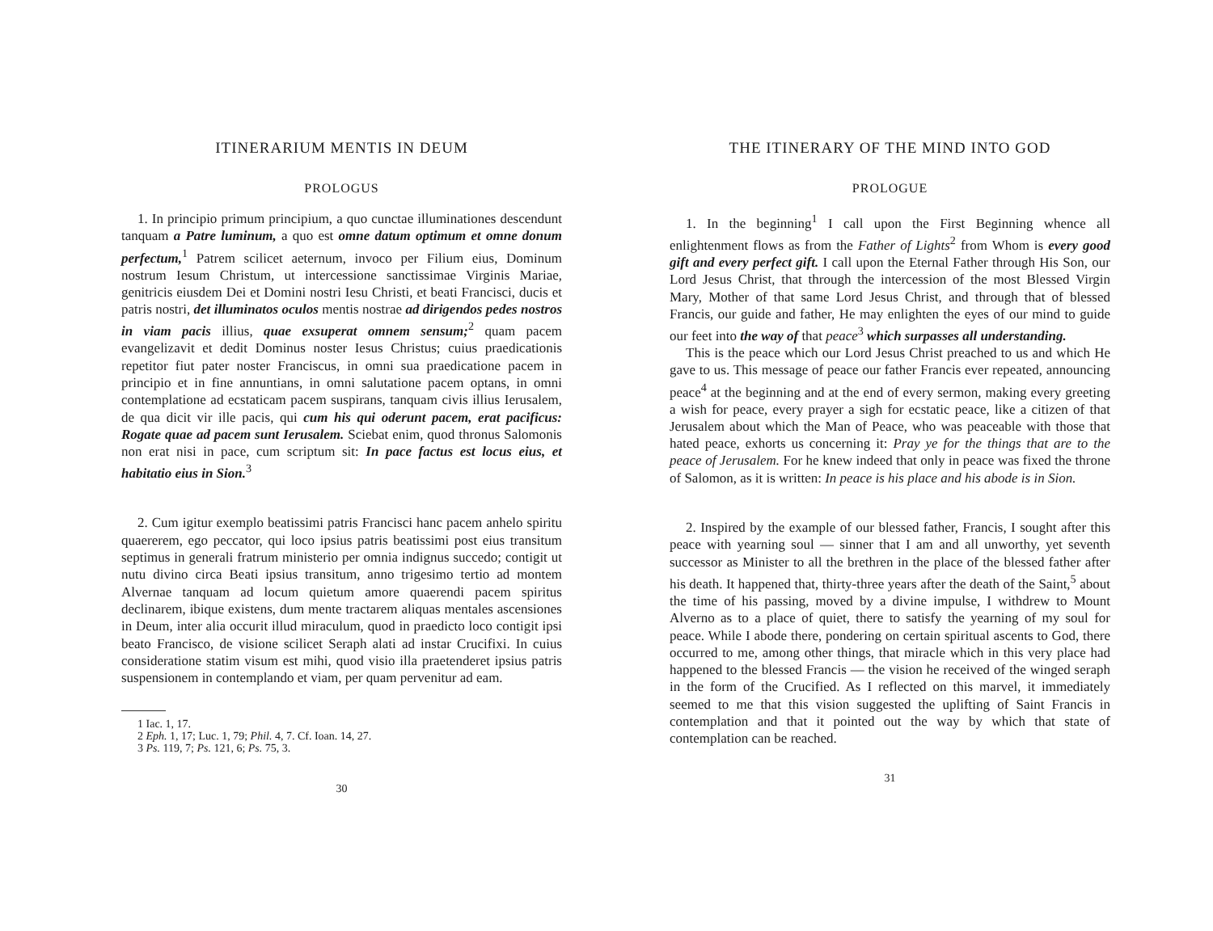ITINERARIUM MENTIS IN DEUM
PROLOGUS
1. In principio primum principium, a quo cunctae illuminationes descendunt tanquam a Patre luminum, a quo est omne datum optimum et omne donum perfectum,<sup>1</sup> Patrem scilicet aeternum, invoco per Filium eius, Dominum nostrum Iesum Christum, ut intercessione sanctissimae Virginis Mariae, genitricis eiusdem Dei et Domini nostri Iesu Christi, et beati Francisci, ducis et patris nostri, det illuminatos oculos mentis nostrae ad dirigendos pedes nostros in viam pacis illius, quae exsuperat omnem sensum;<sup>2</sup> quam pacem evangelizavit et dedit Dominus noster Iesus Christus; cuius praedicationis repetitor fiut pater noster Franciscus, in omni sua praedicatione pacem in principio et in fine annuntians, in omni salutatione pacem optans, in omni contemplatione ad ecstaticam pacem suspirans, tanquam civis illius Ierusalem, de qua dicit vir ille pacis, qui cum his qui oderunt pacem, erat pacificus: Rogate quae ad pacem sunt Ierusalem. Sciebat enim, quod thronus Salomonis non erat nisi in pace, cum scriptum sit: In pace factus est locus eius, et habitatio eius in Sion.<sup>3</sup>
2. Cum igitur exemplo beatissimi patris Francisci hanc pacem anhelo spiritu quaererem, ego peccator, qui loco ipsius patris beatissimi post eius transitum septimus in generali fratrum ministerio per omnia indignus succedo; contigit ut nutu divino circa Beati ipsius transitum, anno trigesimo tertio ad montem Alvernae tanquam ad locum quietum amore quaerendi pacem spiritus declinarem, ibique existens, dum mente tractarem aliquas mentales ascensiones in Deum, inter alia occurit illud miraculum, quod in praedicto loco contigit ipsi beato Francisco, de visione scilicet Seraph alati ad instar Crucifixi. In cuius consideratione statim visum est mihi, quod visio illa praetenderet ipsius patris suspensionem in contemplando et viam, per quam pervenitur ad eam.
1 Iac. 1, 17.
2 Eph. 1, 17; Luc. 1, 79; Phil. 4, 7. Cf. Ioan. 14, 27.
3 Ps. 119, 7; Ps. 121, 6; Ps. 75, 3.
30
THE ITINERARY OF THE MIND INTO GOD
PROLOGUE
1. In the beginning<sup>1</sup> I call upon the First Beginning whence all enlightenment flows as from the Father of Lights<sup>2</sup> from Whom is every good gift and every perfect gift. I call upon the Eternal Father through His Son, our Lord Jesus Christ, that through the intercession of the most Blessed Virgin Mary, Mother of that same Lord Jesus Christ, and through that of blessed Francis, our guide and father, He may enlighten the eyes of our mind to guide our feet into the way of that peace<sup>3</sup> which surpasses all understanding.
This is the peace which our Lord Jesus Christ preached to us and which He gave to us. This message of peace our father Francis ever repeated, announcing peace<sup>4</sup> at the beginning and at the end of every sermon, making every greeting a wish for peace, every prayer a sigh for ecstatic peace, like a citizen of that Jerusalem about which the Man of Peace, who was peaceable with those that hated peace, exhorts us concerning it: Pray ye for the things that are to the peace of Jerusalem. For he knew indeed that only in peace was fixed the throne of Salomon, as it is written: In peace is his place and his abode is in Sion.
2. Inspired by the example of our blessed father, Francis, I sought after this peace with yearning soul — sinner that I am and all unworthy, yet seventh successor as Minister to all the brethren in the place of the blessed father after his death. It happened that, thirty-three years after the death of the Saint,<sup>5</sup> about the time of his passing, moved by a divine impulse, I withdrew to Mount Alverno as to a place of quiet, there to satisfy the yearning of my soul for peace. While I abode there, pondering on certain spiritual ascents to God, there occurred to me, among other things, that miracle which in this very place had happened to the blessed Francis — the vision he received of the winged seraph in the form of the Crucified. As I reflected on this marvel, it immediately seemed to me that this vision suggested the uplifting of Saint Francis in contemplation and that it pointed out the way by which that state of contemplation can be reached.
31